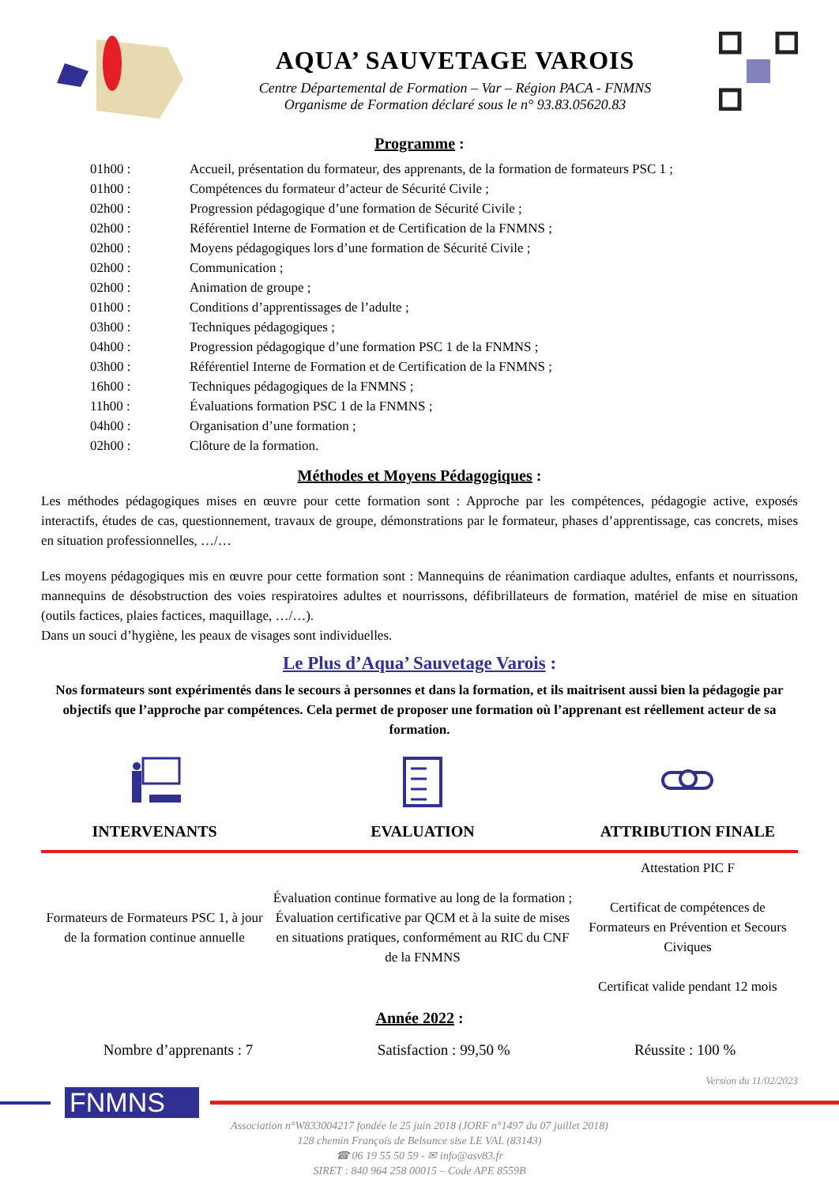AQUA’ SAUVETAGE VAROIS
Centre Départemental de Formation – Var – Région PACA - FNMNS
Organisme de Formation déclaré sous le n° 93.83.05620.83
Programme :
| 01h00 : | Accueil, présentation du formateur, des apprenants, de la formation de formateurs PSC 1 ; |
| 01h00 : | Compétences du formateur d’acteur de Sécurité Civile ; |
| 02h00 : | Progression pédagogique d’une formation de Sécurité Civile ; |
| 02h00 : | Référentiel Interne de Formation et de Certification de la FNMNS ; |
| 02h00 : | Moyens pédagogiques lors d’une formation de Sécurité Civile ; |
| 02h00 : | Communication ; |
| 02h00 : | Animation de groupe ; |
| 01h00 : | Conditions d’apprentissages de l’adulte ; |
| 03h00 : | Techniques pédagogiques ; |
| 04h00 : | Progression pédagogique d’une formation PSC 1 de la FNMNS ; |
| 03h00 : | Référentiel Interne de Formation et de Certification de la FNMNS ; |
| 16h00 : | Techniques pédagogiques de la FNMNS ; |
| 11h00 : | Évaluations formation PSC 1 de la FNMNS ; |
| 04h00 : | Organisation d’une formation ; |
| 02h00 : | Clôture de la formation. |
Méthodes et Moyens Pédagogiques :
Les méthodes pédagogiques mises en œuvre pour cette formation sont : Approche par les compétences, pédagogie active, exposés interactifs, études de cas, questionnement, travaux de groupe, démonstrations par le formateur, phases d’apprentissage, cas concrets, mises en situation professionnelles, …/…
Les moyens pédagogiques mis en œuvre pour cette formation sont : Mannequins de réanimation cardiaque adultes, enfants et nourrissons, mannequins de désobstruction des voies respiratoires adultes et nourrissons, défibrillateurs de formation, matériel de mise en situation (outils factices, plaies factices, maquillage, …/…).
Dans un souci d’hygiène, les peaux de visages sont individuelles.
Le Plus d’Aqua’ Sauvetage Varois :
Nos formateurs sont expérimentés dans le secours à personnes et dans la formation, et ils maitrisent aussi bien la pédagogie par objectifs que l’approche par compétences. Cela permet de proposer une formation où l’apprenant est réellement acteur de sa formation.
| INTERVENANTS | EVALUATION | ATTRIBUTION FINALE |
| --- | --- | --- |
| Formateurs de Formateurs PSC 1, à jour de la formation continue annuelle | Évaluation continue formative au long de la formation ; Évaluation certificative par QCM et à la suite de mises en situations pratiques, conformément au RIC du CNF de la FNMNS | Attestation PIC F Certificat de compétences de Formateurs en Prévention et Secours Civiques Certificat valide pendant 12 mois |
Année 2022 :
Nombre d’apprenants : 7 Satisfaction : 99,50 % Réussite : 100 %
Version du 11/02/2023
FNMNS
Association n°W833004217 fondée le 25 juin 2018 (JORF n°1497 du 07 juillet 2018)
128 chemin François de Belsunce sise LE VAL (83143)
☎ 06 19 55 50 59 - ✉ info@asv83.fr
SIRET : 840 964 258 00015 – Code APE 8559B